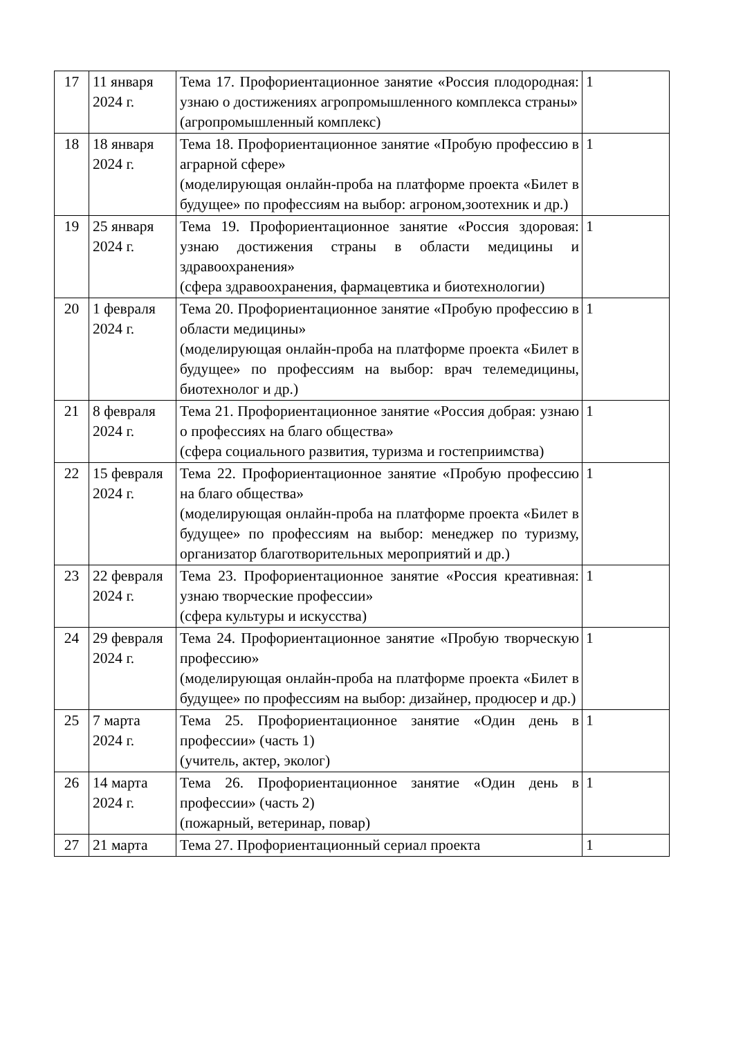| 17 | 11 января 2024 г. | Тема 17. Профориентационное занятие «Россия плодородная: узнаю о достижениях агропромышленного комплекса страны» (агропромышленный комплекс) | 1 |
| 18 | 18 января 2024 г. | Тема 18. Профориентационное занятие «Пробую профессию в аграрной сфере» (моделирующая онлайн-проба на платформе проекта «Билет в будущее» по профессиям на выбор: агроном,зоотехник и др.) | 1 |
| 19 | 25 января 2024 г. | Тема 19. Профориентационное занятие «Россия здоровая: узнаю достижения страны в области медицины и здравоохранения» (сфера здравоохранения, фармацевтика и биотехнологии) | 1 |
| 20 | 1 февраля 2024 г. | Тема 20. Профориентационное занятие «Пробую профессию в области медицины» (моделирующая онлайн-проба на платформе проекта «Билет в будущее» по профессиям на выбор: врач телемедицины, биотехнолог и др.) | 1 |
| 21 | 8 февраля 2024 г. | Тема 21. Профориентационное занятие «Россия добрая: узнаю о профессиях на благо общества» (сфера социального развития, туризма и гостеприимства) | 1 |
| 22 | 15 февраля 2024 г. | Тема 22. Профориентационное занятие «Пробую профессию на благо общества» (моделирующая онлайн-проба на платформе проекта «Билет в будущее» по профессиям на выбор: менеджер по туризму, организатор благотворительных мероприятий и др.) | 1 |
| 23 | 22 февраля 2024 г. | Тема 23. Профориентационное занятие «Россия креативная: узнаю творческие профессии» (сфера культуры и искусства) | 1 |
| 24 | 29 февраля 2024 г. | Тема 24. Профориентационное занятие «Пробую творческую профессию» (моделирующая онлайн-проба на платформе проекта «Билет в будущее» по профессиям на выбор: дизайнер, продюсер и др.) | 1 |
| 25 | 7 марта 2024 г. | Тема 25. Профориентационное занятие «Один день в профессии» (часть 1) (учитель, актер, эколог) | 1 |
| 26 | 14 марта 2024 г. | Тема 26. Профориентационное занятие «Один день в профессии» (часть 2) (пожарный, ветеринар, повар) | 1 |
| 27 | 21 марта | Тема 27. Профориентационный сериал проекта | 1 |